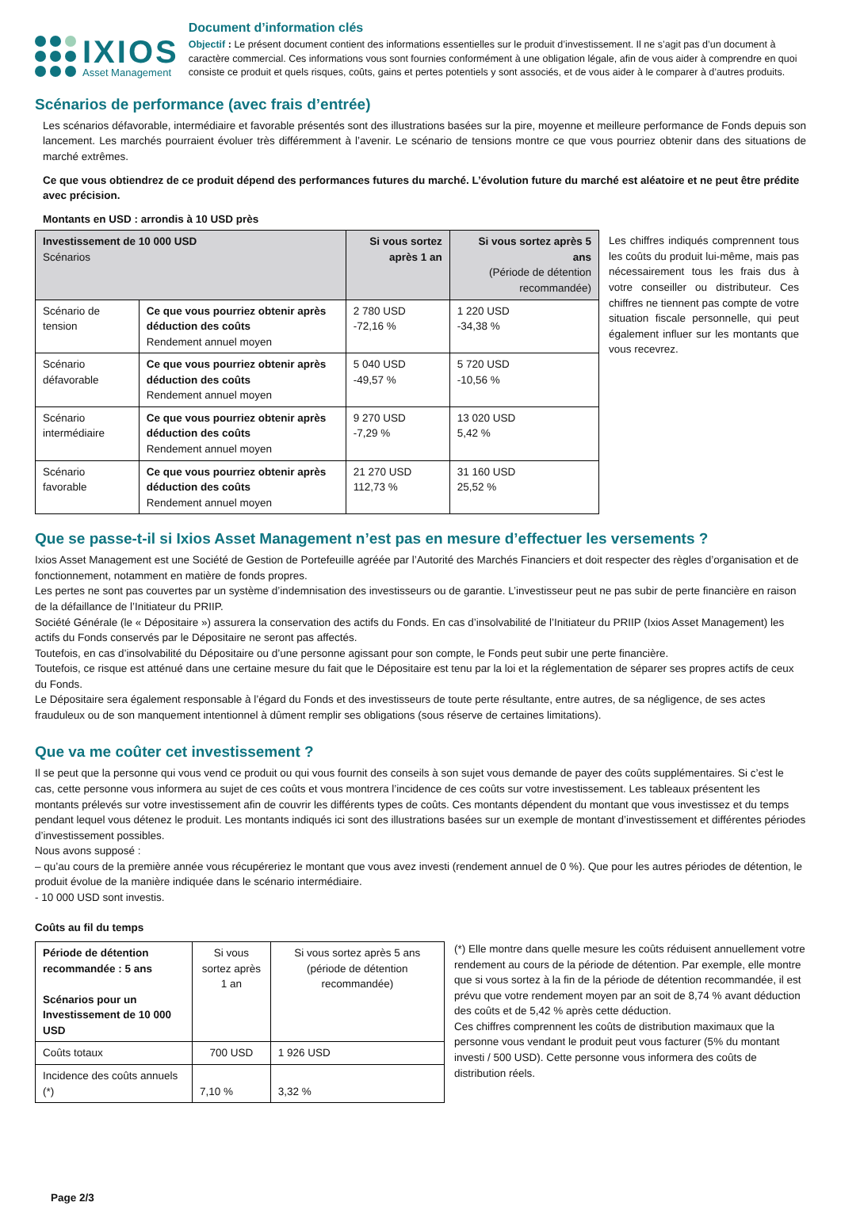IXIOS
Asset Management
Document d’information clés
Objectif : Le présent document contient des informations essentielles sur le produit d’investissement. Il ne s’agit pas d’un document à caractère commercial. Ces informations vous sont fournies conformément à une obligation légale, afin de vous aider à comprendre en quoi consiste ce produit et quels risques, coûts, gains et pertes potentiels y sont associés, et de vous aider à le comparer à d’autres produits.
Scénarios de performance (avec frais d’entrée)
Les scénarios défavorable, intermédiaire et favorable présentés sont des illustrations basées sur la pire, moyenne et meilleure performance de Fonds depuis son lancement. Les marchés pourraient évoluer très différemment à l’avenir. Le scénario de tensions montre ce que vous pourriez obtenir dans des situations de marché extrêmes.
Ce que vous obtiendrez de ce produit dépend des performances futures du marché. L’évolution future du marché est aléatoire et ne peut être prédite avec précision.
Montants en USD : arrondis à 10 USD près
| Investissement de 10 000 USD Scénarios | | Si vous sortez après 1 an | Si vous sortez après 5 ans (Période de détention recommandée) |
| --- | --- | --- | --- |
| Scénario de tension | Ce que vous pourriez obtenir après déduction des coûts Rendement annuel moyen | 2 780 USD -72,16 % | 1 220 USD -34,38 % |
| Scénario défavorable | Ce que vous pourriez obtenir après déduction des coûts Rendement annuel moyen | 5 040 USD -49,57 % | 5 720 USD -10,56 % |
| Scénario intermédiaire | Ce que vous pourriez obtenir après déduction des coûts Rendement annuel moyen | 9 270 USD -7,29 % | 13 020 USD 5,42 % |
| Scénario favorable | Ce que vous pourriez obtenir après déduction des coûts Rendement annuel moyen | 21 270 USD 112,73 % | 31 160 USD 25,52 % |
Les chiffres indiqués comprennent tous les coûts du produit lui-même, mais pas nécessairement tous les frais dus à votre conseiller ou distributeur. Ces chiffres ne tiennent pas compte de votre situation fiscale personnelle, qui peut également influer sur les montants que vous recevrez.
Que se passe-t-il si Ixios Asset Management n’est pas en mesure d’effectuer les versements ?
Ixios Asset Management est une Société de Gestion de Portefeuille agréée par l’Autorité des Marchés Financiers et doit respecter des règles d’organisation et de fonctionnement, notamment en matière de fonds propres.
Les pertes ne sont pas couvertes par un système d’indemnisation des investisseurs ou de garantie. L’investisseur peut ne pas subir de perte financière en raison de la défaillance de l’Initiateur du PRIIP.
Société Générale (le « Dépositaire ») assurera la conservation des actifs du Fonds. En cas d’insolvabilité de l’Initiateur du PRIIP (Ixios Asset Management) les actifs du Fonds conservés par le Dépositaire ne seront pas affectés.
Toutefois, en cas d’insolvabilité du Dépositaire ou d’une personne agissant pour son compte, le Fonds peut subir une perte financière.
Toutefois, ce risque est atténué dans une certaine mesure du fait que le Dépositaire est tenu par la loi et la réglementation de séparer ses propres actifs de ceux du Fonds.
Le Dépositaire sera également responsable à l’égard du Fonds et des investisseurs de toute perte résultante, entre autres, de sa négligence, de ses actes frauduleux ou de son manquement intentionnel à dûment remplir ses obligations (sous réserve de certaines limitations).
Que va me coûter cet investissement ?
Il se peut que la personne qui vous vend ce produit ou qui vous fournit des conseils à son sujet vous demande de payer des coûts supplémentaires. Si c’est le cas, cette personne vous informera au sujet de ces coûts et vous montrera l’incidence de ces coûts sur votre investissement. Les tableaux présentent les montants prélevés sur votre investissement afin de couvrir les différents types de coûts. Ces montants dépendent du montant que vous investissez et du temps pendant lequel vous détenez le produit. Les montants indiqués ici sont des illustrations basées sur un exemple de montant d’investissement et différentes périodes d’investissement possibles.
Nous avons supposé :
– qu’au cours de la première année vous récupéreriez le montant que vous avez investi (rendement annuel de 0 %). Que pour les autres périodes de détention, le produit évolue de la manière indiquée dans le scénario intermédiaire.
- 10 000 USD sont investis.
Coûts au fil du temps
| Période de détention recommandée : 5 ans Scénarios pour un Investissement de 10 000 USD | Si vous sortez après 1 an | Si vous sortez après 5 ans (période de détention recommandée) |
| Coûts totaux | 700 USD | 1 926 USD |
| Incidence des coûts annuels (*) | 7,10 % | 3,32 % |
(*) Elle montre dans quelle mesure les coûts réduisent annuellement votre rendement au cours de la période de détention. Par exemple, elle montre que si vous sortez à la fin de la période de détention recommandée, il est prévu que votre rendement moyen par an soit de 8,74 % avant déduction des coûts et de 5,42 % après cette déduction.
Ces chiffres comprennent les coûts de distribution maximaux que la personne vous vendant le produit peut vous facturer (5% du montant investi / 500 USD). Cette personne vous informera des coûts de distribution réels.
Page 2/3